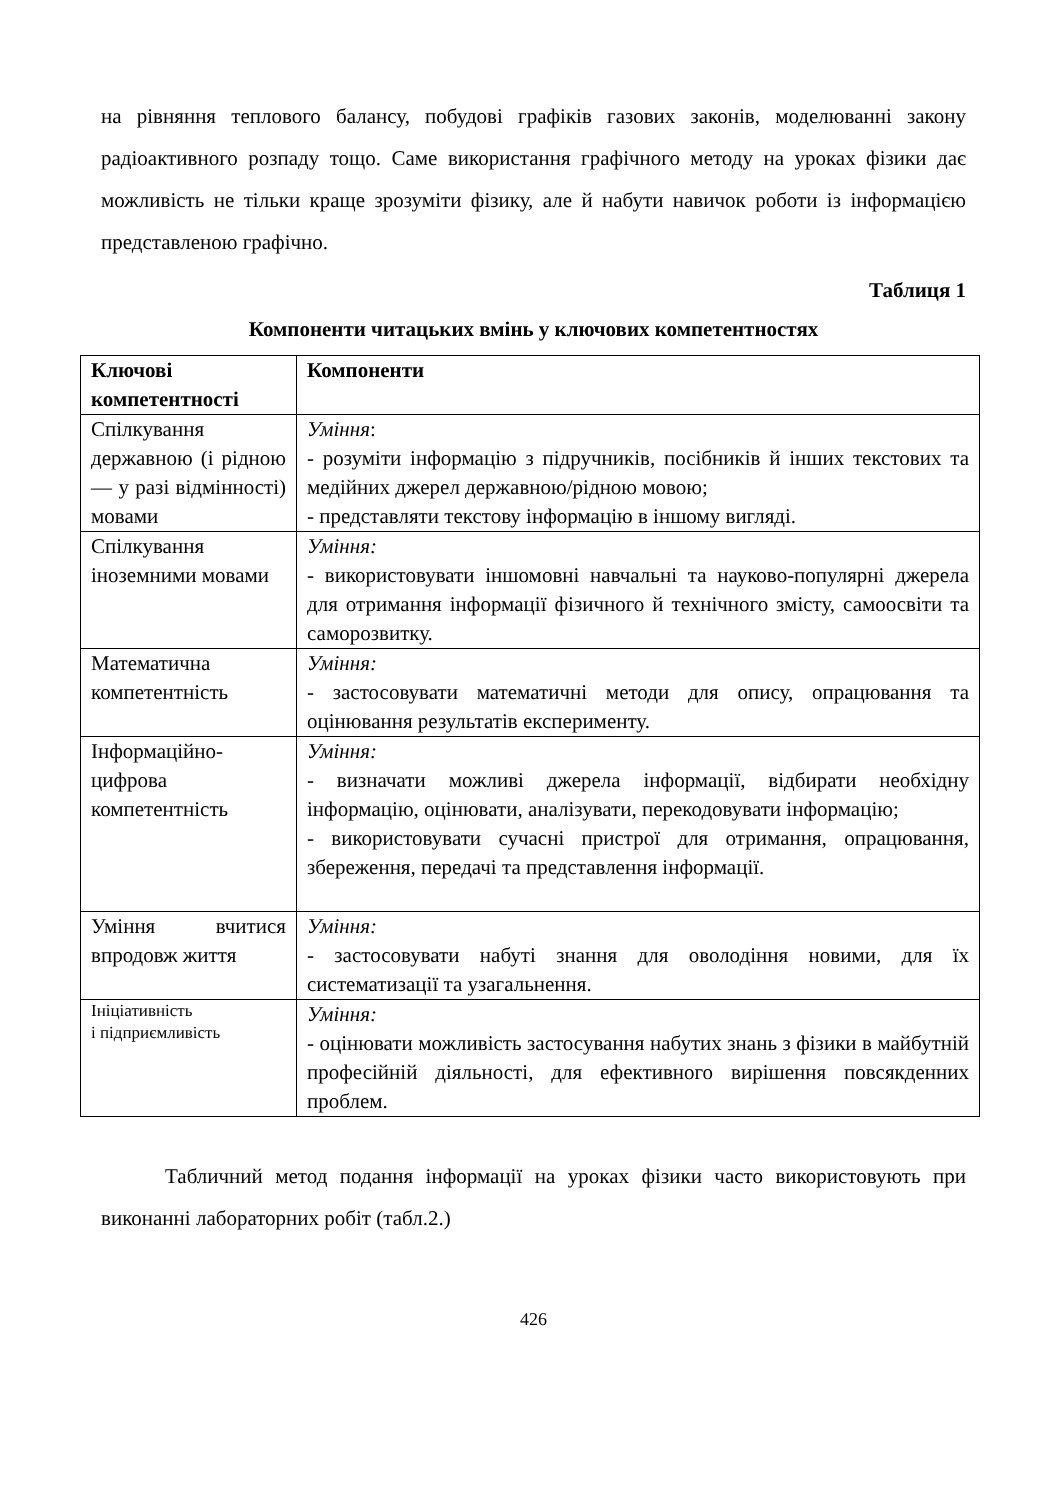на рівняння теплового балансу, побудові графіків газових законів, моделюванні закону радіоактивного розпаду тощо. Саме використання графічного методу на уроках фізики дає можливість не тільки краще зрозуміти фізику, але й набути навичок роботи із інформацією представленою графічно.
Таблиця 1
Компоненти читацьких вмінь у ключових компетентностях
| Ключові компетентності | Компоненти |
| --- | --- |
| Спілкування державною (і рідною — у разі відмінності) мовами | Уміння : - розуміти інформацію з підручників, посібників й інших текстових та медійних джерел державною/рідною мовою; - представляти текстову інформацію в іншому вигляді. |
| Спілкування іноземними мовами | Уміння: - використовувати іншомовні навчальні та науково-популярні джерела для отримання інформації фізичного й технічного змісту, самоосвіти та саморозвитку. |
| Математична компетентність | Уміння: - застосовувати математичні методи для опису, опрацювання та оцінювання результатів експерименту. |
| Інформаційно-цифрова компетентність | Уміння: - визначати можливі джерела інформації, відбирати необхідну інформацію, оцінювати, аналізувати, перекодовувати інформацію; - використовувати сучасні пристрої для отримання, опрацювання, збереження, передачі та представлення інформації. |
| Уміння вчитися впродовж життя | Уміння: - застосовувати набуті знання для оволодіння новими, для їх систематизації та узагальнення. |
| Ініціативність і підприємливість | Уміння: - оцінювати можливість застосування набутих знань з фізики в майбутній професійній діяльності, для ефективного вирішення повсякденних проблем. |
Табличний метод подання інформації на уроках фізики часто використовують при виконанні лабораторних робіт (табл.2.)
426